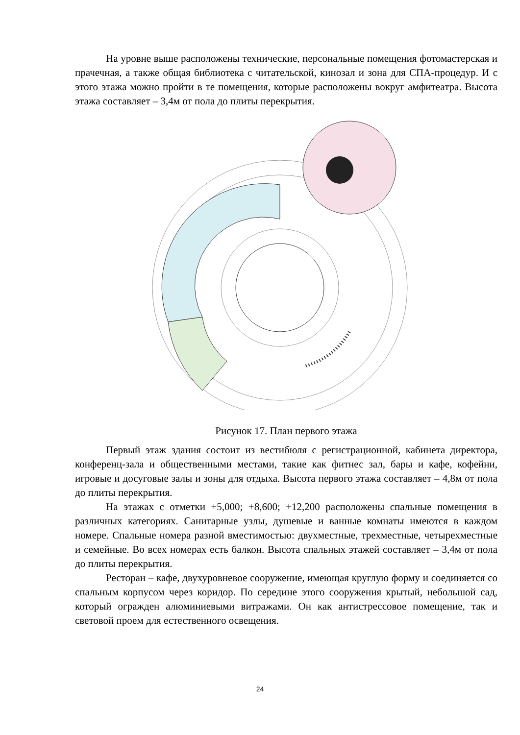На уровне выше расположены технические, персональные помещения фотомастерская и прачечная, а также общая библиотека с читательской, кинозал и зона для СПА-процедур. И с этого этажа можно пройти в те помещения, которые расположены вокруг амфитеатра. Высота этажа составляет – 3,4м от пола до плиты перекрытия.
Рисунок 17. План первого этажа
Первый этаж здания состоит из вестибюля с регистрационной, кабинета директора, конференц-зала и общественными местами, такие как фитнес зал, бары и кафе, кофейни, игровые и досуговые залы и зоны для отдыха. Высота первого этажа составляет – 4,8м от пола до плиты перекрытия.
На этажах с отметки +5,000; +8,600; +12,200 расположены спальные помещения в различных категориях. Санитарные узлы, душевые и ванные комнаты имеются в каждом номере. Спальные номера разной вместимостью: двухместные, трехместные, четырехместные и семейные. Во всех номерах есть балкон. Высота спальных этажей составляет – 3,4м от пола до плиты перекрытия.
Ресторан – кафе, двухуровневое сооружение, имеющая круглую форму и соединяется со спальным корпусом через коридор. По середине этого сооружения крытый, небольшой сад, который огражден алюминиевыми витражами. Он как антистрессовое помещение, так и световой проем для естественного освещения.
24